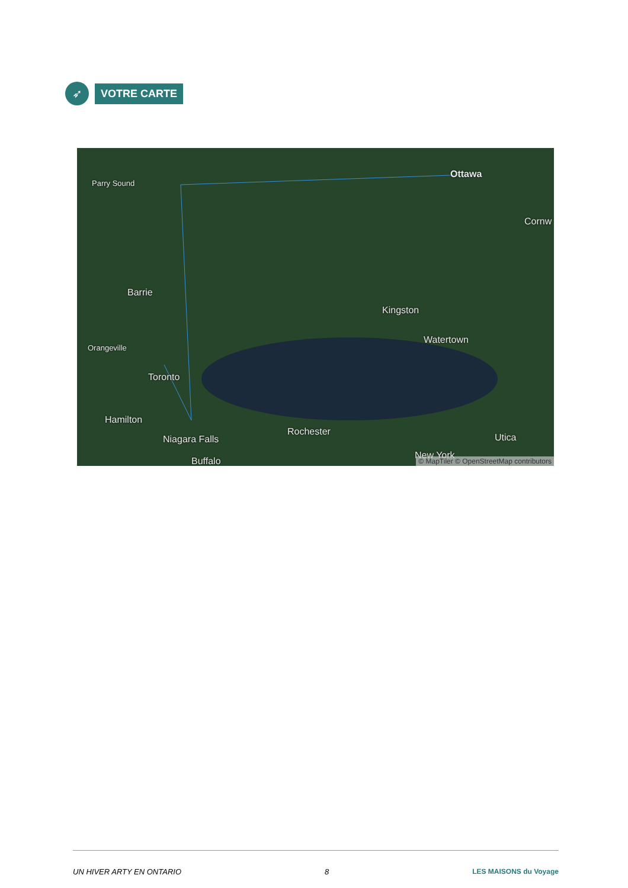➶
VOTRE CARTE
Parry Sound
Ottawa
Cornw
Barrie
Kingston
Watertown
Orangeville
Toronto
Hamilton
Rochester
Utica Niagara Falls
Buffalo
New York
© MapTiler © OpenStreetMap contributors
UN HIVER ARTY EN ONTARIO 8 LES MAISONS du Voyage